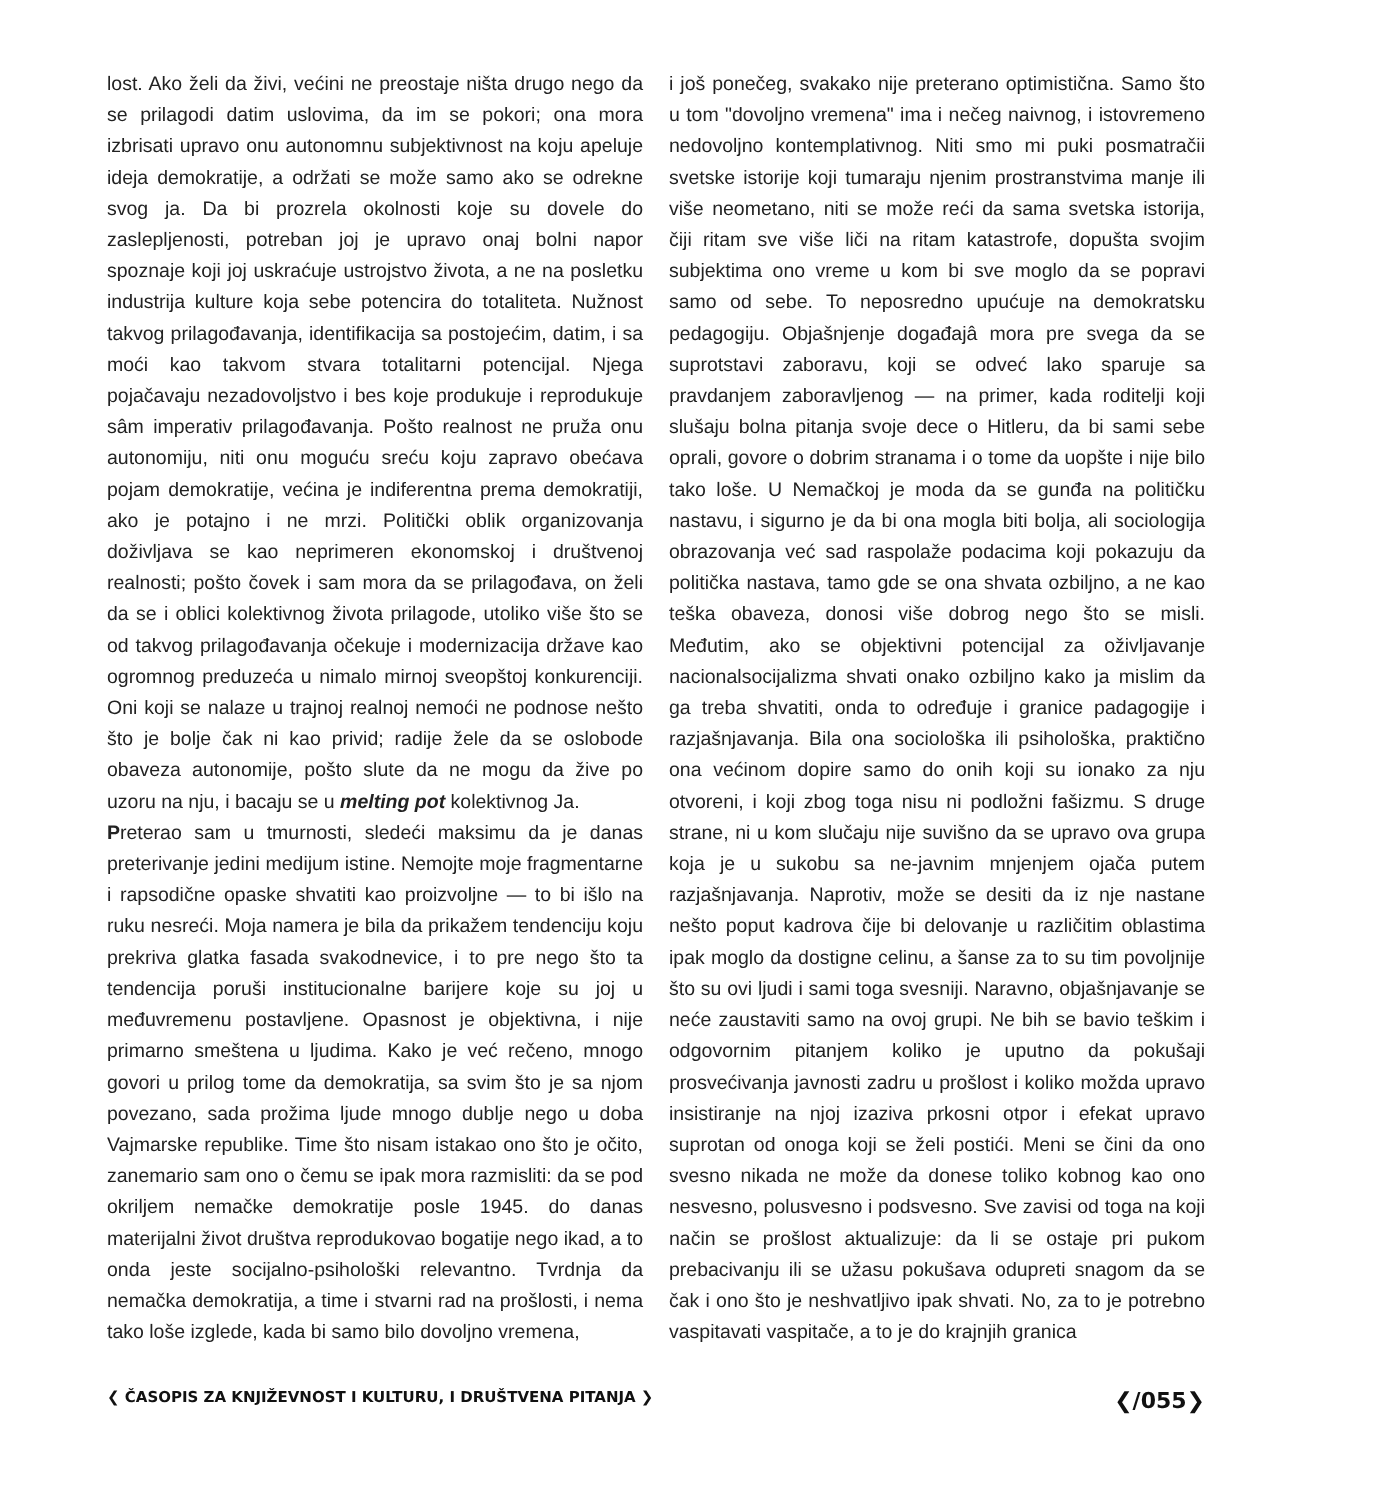lost. Ako želi da živi, većini ne preostaje ništa drugo nego da se prilagodi datim uslovima, da im se pokori; ona mora izbrisati upravo onu autonomnu subjektivnost na koju apeluje ideja demokratije, a održati se može samo ako se odrekne svog ja. Da bi prozrela okolnosti koje su dovele do zaslepljenosti, potreban joj je upravo onaj bolni napor spoznaje koji joj uskraćuje ustrojstvo života, a ne na posletku industrija kulture koja sebe potencira do totaliteta. Nužnost takvog prilagođavanja, identifikacija sa postojećim, datim, i sa moći kao takvom stvara totalitarni potencijal. Njega pojačavaju nezadovoljstvo i bes koje produkuje i reprodukuje sâm imperativ prilagođavanja. Pošto realnost ne pruža onu autonomiju, niti onu moguću sreću koju zapravo obećava pojam demokratije, većina je indiferentna prema demokratiji, ako je potajno i ne mrzi. Politički oblik organizovanja doživljava se kao neprimeren ekonomskoj i društvenoj realnosti; pošto čovek i sam mora da se prilagođava, on želi da se i oblici kolektivnog života prilagode, utoliko više što se od takvog prilagođavanja očekuje i modernizacija države kao ogromnog preduzeća u nimalo mirnoj sveopštoj konkurenciji. Oni koji se nalaze u trajnoj realnoj nemoći ne podnose nešto što je bolje čak ni kao privid; radije žele da se oslobode obaveza autonomije, pošto slute da ne mogu da žive po uzoru na nju, i bacaju se u melting pot kolektivnog Ja.
Preterao sam u tmurnosti, sledeći maksimu da je danas preterivanje jedini medijum istine. Nemojte moje fragmentarne i rapsodične opaske shvatiti kao proizvoljne — to bi išlo na ruku nesreći. Moja namera je bila da prikažem tendenciju koju prekriva glatka fasada svakodnevice, i to pre nego što ta tendencija poruši institucionalne barijere koje su joj u međuvremenu postavljene. Opasnost je objektivna, i nije primarno smeštena u ljudima. Kako je već rečeno, mnogo govori u prilog tome da demokratija, sa svim što je sa njom povezano, sada prožima ljude mnogo dublje nego u doba Vajmarske republike. Time što nisam istakao ono što je očito, zanemario sam ono o čemu se ipak mora razmisliti: da se pod okriljem nemačke demokratije posle 1945. do danas materijalni život društva reprodukovao bogatije nego ikad, a to onda jeste socijalno-psihološki relevantno. Tvrdnja da nemačka demokratija, a time i stvarni rad na prošlosti, i nema tako loše izglede, kada bi samo bilo dovoljno vremena,
i još ponečeg, svakako nije preterano optimistična. Samo što u tom "dovoljno vremena" ima i nečeg naivnog, i istovremeno nedovoljno kontemplativnog. Niti smo mi puki posmatračii svetske istorije koji tumaraju njenim prostranstvima manje ili više neometano, niti se može reći da sama svetska istorija, čiji ritam sve više liči na ritam katastrofe, dopušta svojim subjektima ono vreme u kom bi sve moglo da se popravi samo od sebe. To neposredno upućuje na demokratsku pedagogiju. Objašnjenje događajâ mora pre svega da se suprotstavi zaboravu, koji se odveć lako sparuje sa pravdanjem zaboravljenog — na primer, kada roditelji koji slušaju bolna pitanja svoje dece o Hitleru, da bi sami sebe oprali, govore o dobrim stranama i o tome da uopšte i nije bilo tako loše. U Nemačkoj je moda da se gunđa na političku nastavu, i sigurno je da bi ona mogla biti bolja, ali sociologija obrazovanja već sad raspolaže podacima koji pokazuju da politička nastava, tamo gde se ona shvata ozbiljno, a ne kao teška obaveza, donosi više dobrog nego što se misli. Međutim, ako se objektivni potencijal za oživljavanje nacionalsocijalizma shvati onako ozbiljno kako ja mislim da ga treba shvatiti, onda to određuje i granice padagogije i razjašnjavanja. Bila ona sociološka ili psihološka, praktično ona većinom dopire samo do onih koji su ionako za nju otvoreni, i koji zbog toga nisu ni podložni fašizmu. S druge strane, ni u kom slučaju nije suvišno da se upravo ova grupa koja je u sukobu sa ne-javnim mnjenjem ojača putem razjašnjavanja. Naprotiv, može se desiti da iz nje nastane nešto poput kadrova čije bi delovanje u različitim oblastima ipak moglo da dostigne celinu, a šanse za to su tim povoljnije što su ovi ljudi i sami toga svesniji. Naravno, objašnjavanje se neće zaustaviti samo na ovoj grupi. Ne bih se bavio teškim i odgovornim pitanjem koliko je uputno da pokušaji prosvećivanja javnosti zadru u prošlost i koliko možda upravo insistiranje na njoj izaziva prkosni otpor i efekat upravo suprotan od onoga koji se želi postići. Meni se čini da ono svesno nikada ne može da donese toliko kobnog kao ono nesvesno, polusvesno i podsvesno. Sve zavisi od toga na koji način se prošlost aktualizuje: da li se ostaje pri pukom prebacivanju ili se užasu pokušava odupreti snagom da se čak i ono što je neshvatljivo ipak shvati. No, za to je potrebno vaspitavati vaspitače, a to je do krajnjih granica
❮ ČASOPIS ZA KNJIŽEVNOST I KULTURU, I DRUŠTVENA PITANJA ❯ ❮/055❯